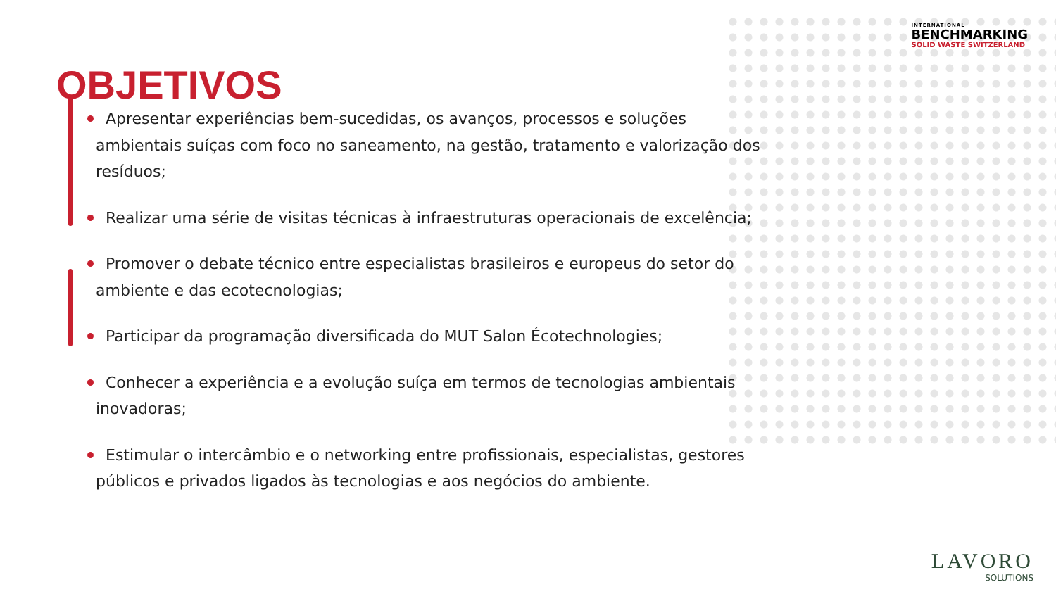INTERNATIONAL
BENCHMARKING
SOLID WASTE SWITZERLAND
OBJETIVOS
Apresentar experiências bem-sucedidas, os avanços, processos e soluções ambientais suíças com foco no saneamento, na gestão, tratamento e valorização dos resíduos;
Realizar uma série de visitas técnicas à infraestruturas operacionais de excelência;
Promover o debate técnico entre especialistas brasileiros e europeus do setor do ambiente e das ecotecnologias;
Participar da programação diversificada do MUT Salon Écotechnologies;
Conhecer a experiência e a evolução suíça em termos de tecnologias ambientais inovadoras;
Estimular o intercâmbio e o networking entre profissionais, especialistas, gestores públicos e privados ligados às tecnologias e aos negócios do ambiente.
LAVORO
SOLUTIONS